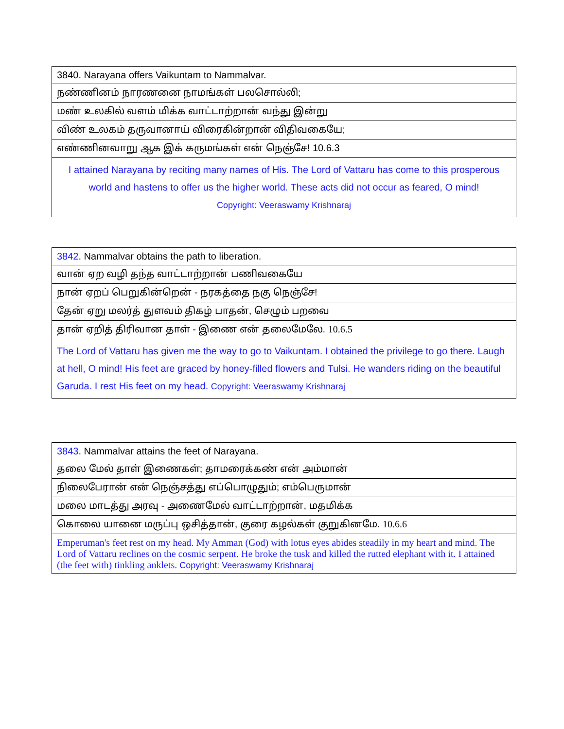| 3840. Narayana offers Vaikuntam to Nammalvar. |
| நண்ணினம் நாரணனை நாமங்கள் பலசொல்லி; |
| மண் உலகில் வளம் மிக்க வாட்டாற்றான் வந்து இன்று |
| விண் உலகம் தருவானாய் விரைகின்றான் விதிவகையே; |
| எண்ணினவாறு ஆக இக் கருமங்கள் என் நெஞ்சே! 10.6.3 |
| I attained Narayana by reciting many names of His. The Lord of Vattaru has come to this prosperous world and hastens to offer us the higher world. These acts did not occur as feared, O mind! Copyright: Veeraswamy Krishnaraj |
| 3842 . Nammalvar obtains the path to liberation. |
| வான் ஏற வழி தந்த வாட்டாற்றான் பணிவகையே |
| நான் ஏறப் பெறுகின்றென் - நரகத்தை நகு நெஞ்சே! |
| தேன் ஏறு மலர்த் துளவம் திகழ் பாதன், செழும் பறவை |
| தான் ஏறித் திரிவான தாள் - இணை என் தலைமேலே. 10.6.5 |
| The Lord of Vattaru has given me the way to go to Vaikuntam. I obtained the privilege to go there. Laugh at hell, O mind! His feet are graced by honey-filled flowers and Tulsi. He wanders riding on the beautiful Garuda. I rest His feet on my head. Copyright: Veeraswamy Krishnaraj |
| 3843 . Nammalvar attains the feet of Narayana. |
| தலை மேல் தாள் இணைகள்; தாமரைக்கண் என் அம்மான் |
| நிலைபேரான் என் நெஞ்சத்து எப்பொழுதும்; எம்பெருமான் |
| மலை மாடத்து அரவு - அணைமேல் வாட்டாற்றான், மதமிக்க |
| கொலை யானை மருப்பு ஒசித்தான், குரை கழல்கள் குறுகினமே. 10.6.6 |
| Emperuman's feet rest on my head. My Amman (God) with lotus eyes abides steadily in my heart and mind. The Lord of Vattaru reclines on the cosmic serpent. He broke the tusk and killed the rutted elephant with it. I attained (the feet with) tinkling anklets. Copyright: Veeraswamy Krishnaraj |